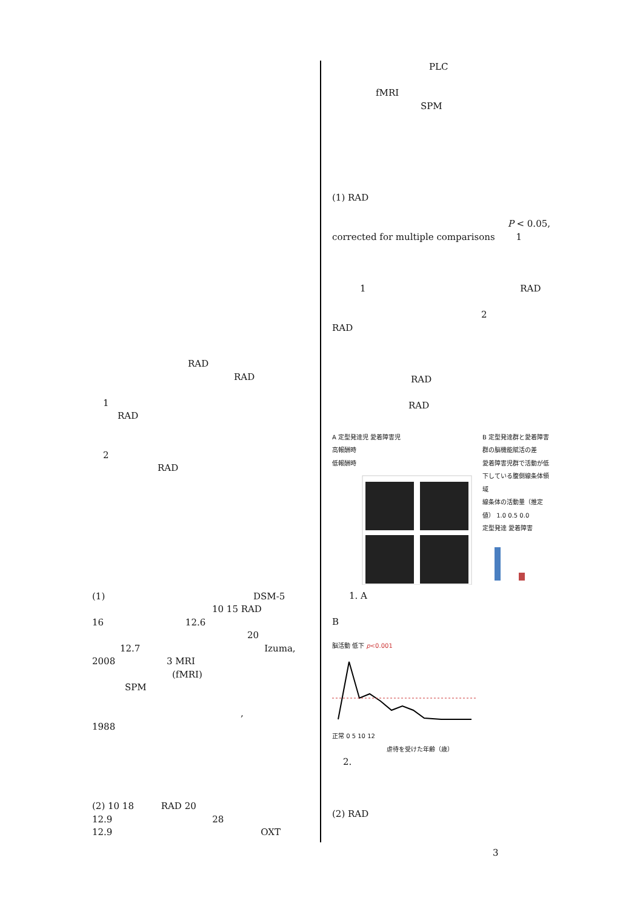RAD
RAD
1
RAD
2
RAD
(1) DSM-5
10 15 RAD
16 12.6
20
12.7 Izuma,
2008 3 MRI
(fMRI)
SPM
,
1988
(2) 10 18 RAD 20
12.9 28
12.9 OXT
PLC
fMRI
SPM
(1) RAD
P < 0.05,
corrected for multiple comparisons 1
1 RAD
2
RAD
RAD
RAD
A 定型発達児 愛着障害児
高報酬時
低報酬時
B 定型発達群と愛着障害群の脳機能賦活の差
愛着障害児群で活動が低下している腹側線条体領域
線条体の活動量（推定値） 1.0 0.5 0.0
定型発達 愛着障害
1. A
B
脳活動 低下 p<0.001
正常 0 5 10 12
虐待を受けた年齢（歳）
2.
(2) RAD
3